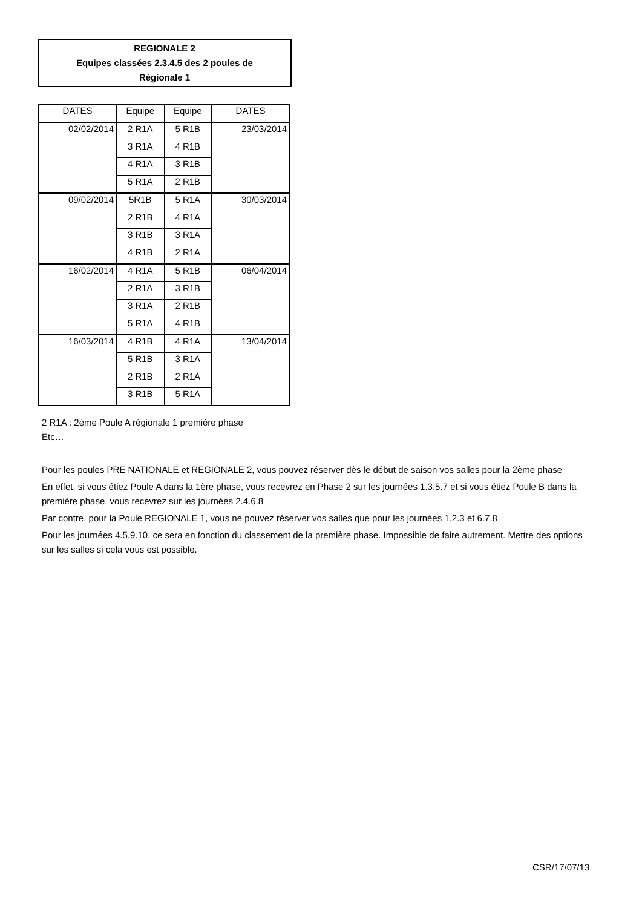REGIONALE 2
Equipes classées 2.3.4.5 des 2 poules de
Régionale 1
| DATES | Equipe | Equipe | DATES |
| --- | --- | --- | --- |
| 02/02/2014 | 2 R1A | 5 R1B | 23/03/2014 |
| | 3 R1A | 4 R1B | |
| | 4 R1A | 3 R1B | |
| | 5 R1A | 2 R1B | |
| 09/02/2014 | 5R1B | 5 R1A | 30/03/2014 |
| | 2 R1B | 4 R1A | |
| | 3 R1B | 3 R1A | |
| | 4 R1B | 2 R1A | |
| 16/02/2014 | 4 R1A | 5 R1B | 06/04/2014 |
| | 2 R1A | 3 R1B | |
| | 3 R1A | 2 R1B | |
| | 5 R1A | 4 R1B | |
| 16/03/2014 | 4 R1B | 4 R1A | 13/04/2014 |
| | 5 R1B | 3 R1A | |
| | 2 R1B | 2 R1A | |
| | 3 R1B | 5 R1A | |
2 R1A : 2ème Poule A régionale 1 première phase
Etc…
Pour les poules PRE NATIONALE et REGIONALE 2, vous pouvez réserver dès le début de saison vos salles pour la 2ème phase
En effet, si vous étiez Poule A dans la 1ère phase, vous recevrez en Phase 2 sur les journées 1.3.5.7 et si vous étiez Poule B dans la première phase, vous recevrez sur les journées 2.4.6.8
Par contre, pour la Poule REGIONALE 1, vous ne pouvez réserver vos salles que pour les journées 1.2.3 et 6.7.8
Pour les journées 4.5.9.10, ce sera en fonction du classement de la première phase. Impossible de faire autrement. Mettre des options sur les salles si cela vous est possible.
CSR/17/07/13